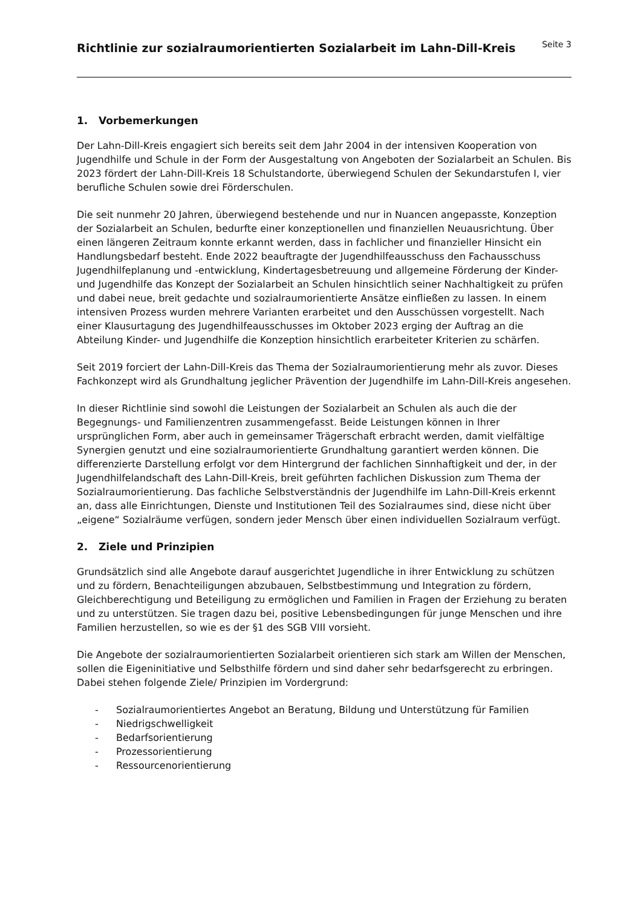Richtlinie zur sozialraumorientierten Sozialarbeit im Lahn-Dill-Kreis
Seite 3
1. Vorbemerkungen
Der Lahn-Dill-Kreis engagiert sich bereits seit dem Jahr 2004 in der intensiven Kooperation von Jugendhilfe und Schule in der Form der Ausgestaltung von Angeboten der Sozialarbeit an Schulen. Bis 2023 fördert der Lahn-Dill-Kreis 18 Schulstandorte, überwiegend Schulen der Sekundarstufen I, vier berufliche Schulen sowie drei Förderschulen.
Die seit nunmehr 20 Jahren, überwiegend bestehende und nur in Nuancen angepasste, Konzeption der Sozialarbeit an Schulen, bedurfte einer konzeptionellen und finanziellen Neuausrichtung. Über einen längeren Zeitraum konnte erkannt werden, dass in fachlicher und finanzieller Hinsicht ein Handlungsbedarf besteht. Ende 2022 beauftragte der Jugendhilfeausschuss den Fachausschuss Jugendhilfeplanung und -entwicklung, Kindertagesbetreuung und allgemeine Förderung der Kinder- und Jugendhilfe das Konzept der Sozialarbeit an Schulen hinsichtlich seiner Nachhaltigkeit zu prüfen und dabei neue, breit gedachte und sozialraumorientierte Ansätze einfließen zu lassen. In einem intensiven Prozess wurden mehrere Varianten erarbeitet und den Ausschüssen vorgestellt. Nach einer Klausurtagung des Jugendhilfeausschusses im Oktober 2023 erging der Auftrag an die Abteilung Kinder- und Jugendhilfe die Konzeption hinsichtlich erarbeiteter Kriterien zu schärfen.
Seit 2019 forciert der Lahn-Dill-Kreis das Thema der Sozialraumorientierung mehr als zuvor. Dieses Fachkonzept wird als Grundhaltung jeglicher Prävention der Jugendhilfe im Lahn-Dill-Kreis angesehen.
In dieser Richtlinie sind sowohl die Leistungen der Sozialarbeit an Schulen als auch die der Begegnungs- und Familienzentren zusammengefasst. Beide Leistungen können in Ihrer ursprünglichen Form, aber auch in gemeinsamer Trägerschaft erbracht werden, damit vielfältige Synergien genutzt und eine sozialraumorientierte Grundhaltung garantiert werden können. Die differenzierte Darstellung erfolgt vor dem Hintergrund der fachlichen Sinnhaftigkeit und der, in der Jugendhilfelandschaft des Lahn-Dill-Kreis, breit geführten fachlichen Diskussion zum Thema der Sozialraumorientierung. Das fachliche Selbstverständnis der Jugendhilfe im Lahn-Dill-Kreis erkennt an, dass alle Einrichtungen, Dienste und Institutionen Teil des Sozialraumes sind, diese nicht über „eigene“ Sozialräume verfügen, sondern jeder Mensch über einen individuellen Sozialraum verfügt.
2. Ziele und Prinzipien
Grundsätzlich sind alle Angebote darauf ausgerichtet Jugendliche in ihrer Entwicklung zu schützen und zu fördern, Benachteiligungen abzubauen, Selbstbestimmung und Integration zu fördern, Gleichberechtigung und Beteiligung zu ermöglichen und Familien in Fragen der Erziehung zu beraten und zu unterstützen. Sie tragen dazu bei, positive Lebensbedingungen für junge Menschen und ihre Familien herzustellen, so wie es der §1 des SGB VIII vorsieht.
Die Angebote der sozialraumorientierten Sozialarbeit orientieren sich stark am Willen der Menschen, sollen die Eigeninitiative und Selbsthilfe fördern und sind daher sehr bedarfsgerecht zu erbringen. Dabei stehen folgende Ziele/ Prinzipien im Vordergrund:
- Sozialraumorientiertes Angebot an Beratung, Bildung und Unterstützung für Familien
- Niedrigschwelligkeit
- Bedarfsorientierung
- Prozessorientierung
- Ressourcenorientierung